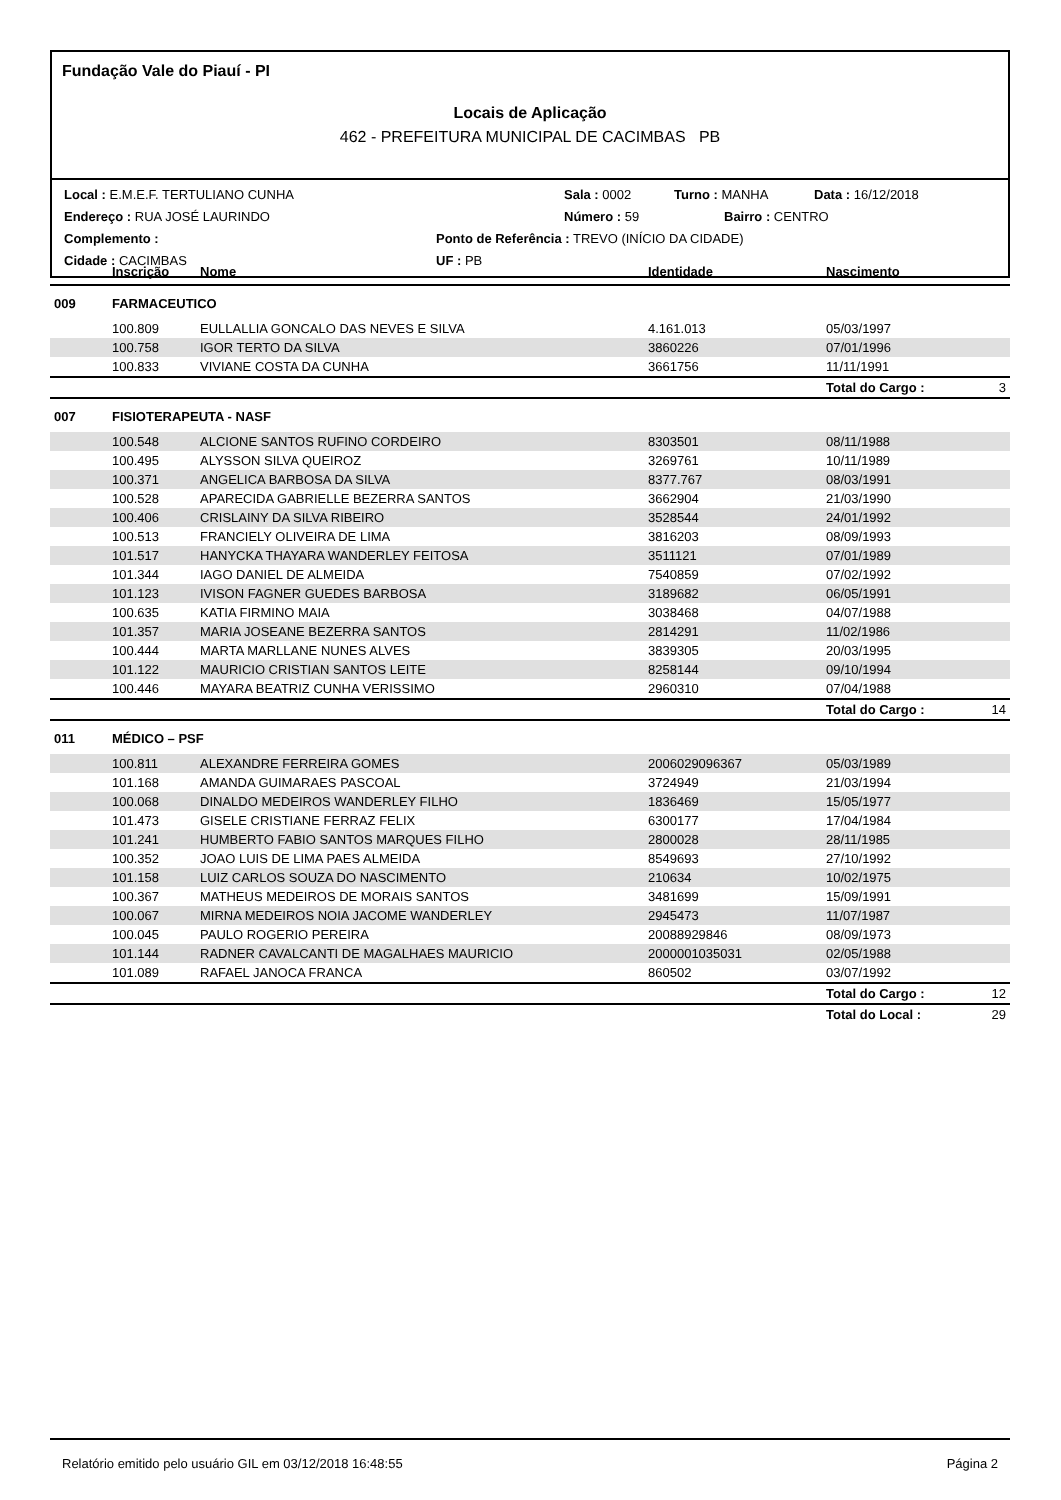Fundação Vale do Piauí - PI
Locais de Aplicação
462 - PREFEITURA MUNICIPAL DE CACIMBAS PB
Local : E.M.E.F. TERTULIANO CUNHA Sala : 0002 Turno : MANHA Data : 16/12/2018
Endereço : RUA JOSÉ LAURINDO Número : 59 Bairro : CENTRO
Complemento : Ponto de Referência : TREVO (INÍCIO DA CIDADE)
Cidade : CACIMBAS UF : PB
| | Inscrição | Nome | Identidade | Nascimento | |
| --- | --- | --- | --- | --- | --- |
| 009 | FARMACEUTICO | | | | |
| | 100.809 | EULLALLIA GONCALO DAS NEVES E SILVA | 4.161.013 | 05/03/1997 | |
| | 100.758 | IGOR TERTO DA SILVA | 3860226 | 07/01/1996 | |
| | 100.833 | VIVIANE COSTA DA CUNHA | 3661756 | 11/11/1991 | |
| | | | | Total do Cargo : | 3 |
| 007 | FISIOTERAPEUTA - NASF | | | | |
| | 100.548 | ALCIONE SANTOS RUFINO CORDEIRO | 8303501 | 08/11/1988 | |
| | 100.495 | ALYSSON SILVA QUEIROZ | 3269761 | 10/11/1989 | |
| | 100.371 | ANGELICA BARBOSA DA SILVA | 8377.767 | 08/03/1991 | |
| | 100.528 | APARECIDA GABRIELLE BEZERRA SANTOS | 3662904 | 21/03/1990 | |
| | 100.406 | CRISLAINY DA SILVA RIBEIRO | 3528544 | 24/01/1992 | |
| | 100.513 | FRANCIELY OLIVEIRA DE LIMA | 3816203 | 08/09/1993 | |
| | 101.517 | HANYCKA THAYARA WANDERLEY FEITOSA | 3511121 | 07/01/1989 | |
| | 101.344 | IAGO DANIEL DE ALMEIDA | 7540859 | 07/02/1992 | |
| | 101.123 | IVISON FAGNER GUEDES BARBOSA | 3189682 | 06/05/1991 | |
| | 100.635 | KATIA FIRMINO MAIA | 3038468 | 04/07/1988 | |
| | 101.357 | MARIA JOSEANE BEZERRA SANTOS | 2814291 | 11/02/1986 | |
| | 100.444 | MARTA MARLLANE NUNES ALVES | 3839305 | 20/03/1995 | |
| | 101.122 | MAURICIO CRISTIAN SANTOS LEITE | 8258144 | 09/10/1994 | |
| | 100.446 | MAYARA BEATRIZ CUNHA VERISSIMO | 2960310 | 07/04/1988 | |
| | | | | Total do Cargo : | 14 |
| 011 | MÉDICO – PSF | | | | |
| | 100.811 | ALEXANDRE FERREIRA GOMES | 2006029096367 | 05/03/1989 | |
| | 101.168 | AMANDA GUIMARAES PASCOAL | 3724949 | 21/03/1994 | |
| | 100.068 | DINALDO MEDEIROS WANDERLEY FILHO | 1836469 | 15/05/1977 | |
| | 101.473 | GISELE CRISTIANE FERRAZ FELIX | 6300177 | 17/04/1984 | |
| | 101.241 | HUMBERTO FABIO SANTOS MARQUES FILHO | 2800028 | 28/11/1985 | |
| | 100.352 | JOAO LUIS DE LIMA PAES ALMEIDA | 8549693 | 27/10/1992 | |
| | 101.158 | LUIZ CARLOS SOUZA DO NASCIMENTO | 210634 | 10/02/1975 | |
| | 100.367 | MATHEUS MEDEIROS DE MORAIS SANTOS | 3481699 | 15/09/1991 | |
| | 100.067 | MIRNA MEDEIROS NOIA JACOME WANDERLEY | 2945473 | 11/07/1987 | |
| | 100.045 | PAULO ROGERIO PEREIRA | 20088929846 | 08/09/1973 | |
| | 101.144 | RADNER CAVALCANTI DE MAGALHAES MAURICIO | 2000001035031 | 02/05/1988 | |
| | 101.089 | RAFAEL JANOCA FRANCA | 860502 | 03/07/1992 | |
| | | | | Total do Cargo : | 12 |
| | | | | Total do Local : | 29 |
Relatório emitido pelo usuário GIL em 03/12/2018 16:48:55 Página 2